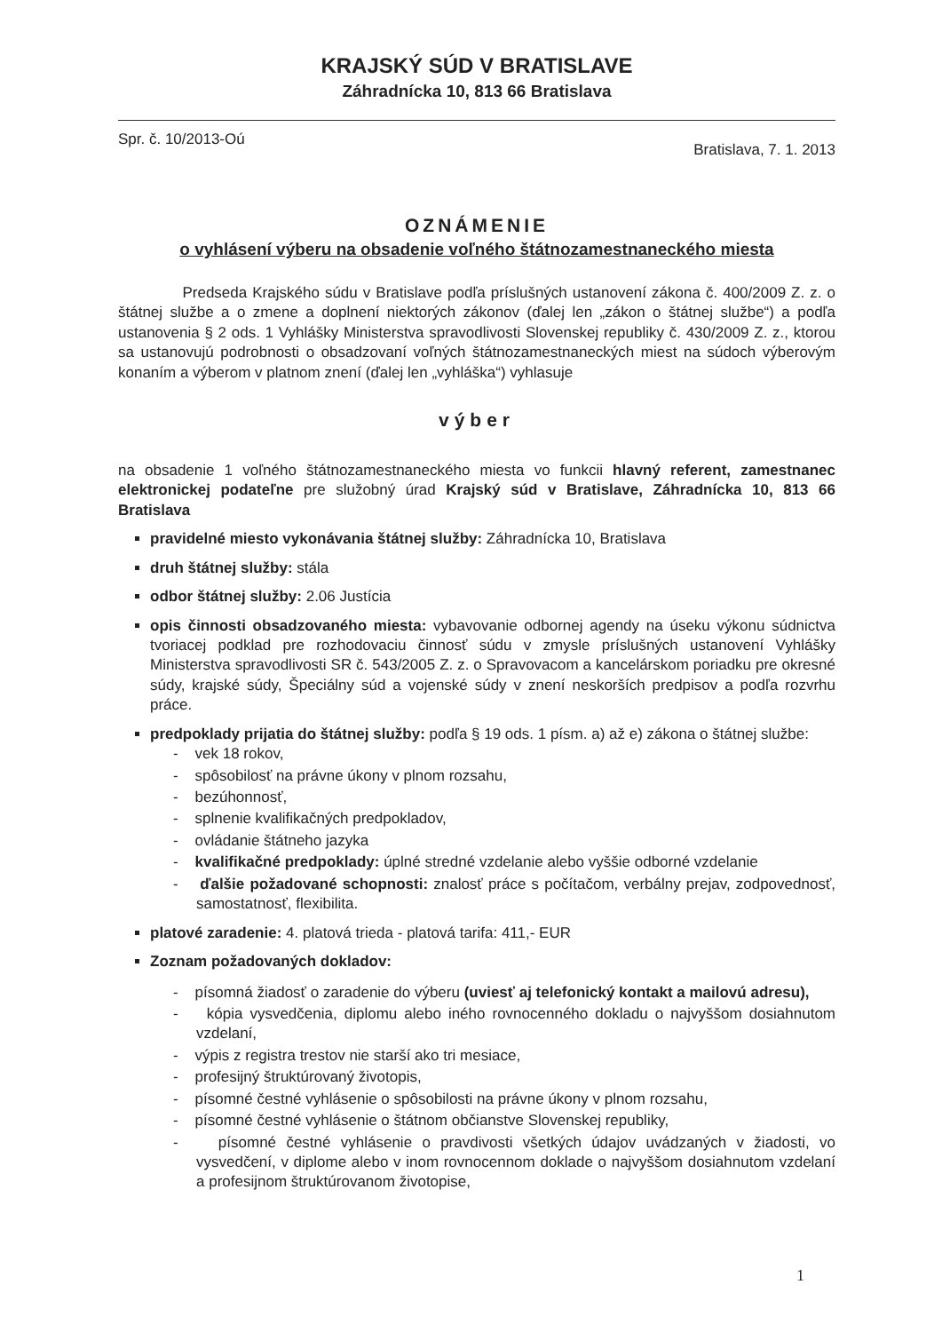KRAJSKÝ SÚD V BRATISLAVE
Záhradnícka 10, 813 66 Bratislava
Spr. č. 10/2013-Oú Bratislava, 7. 1. 2013
OZNÁMENIE
o vyhlásení výberu na obsadenie voľného štátnozamestnaneckého miesta
Predseda Krajského súdu v Bratislave podľa príslušných ustanovení zákona č. 400/2009 Z. z. o štátnej službe a o zmene a doplnení niektorých zákonov (ďalej len „zákon o štátnej službe“) a podľa ustanovenia § 2 ods. 1 Vyhlášky Ministerstva spravodlivosti Slovenskej republiky č. 430/2009 Z. z., ktorou sa ustanovujú podrobnosti o obsadzovaní voľných štátnozamestnaneckých miest na súdoch výberovým konaním a výberom v platnom znení (ďalej len „vyhláška“) vyhlasuje
výber
na obsadenie 1 voľného štátnozamestnaneckého miesta vo funkcii hlavný referent, zamestnanec elektronickej podateľne pre služobný úrad Krajský súd v Bratislave, Záhradnícka 10, 813 66 Bratislava
pravidelné miesto vykonávania štátnej služby: Záhradnícka 10, Bratislava
druh štátnej služby: stála
odbor štátnej služby: 2.06 Justícia
opis činnosti obsadzovaného miesta: vybavovanie odbornej agendy na úseku výkonu súdnictva tvoriacej podklad pre rozhodovaciu činnosť súdu v zmysle príslušných ustanovení Vyhlášky Ministerstva spravodlivosti SR č. 543/2005 Z. z. o Spravovacom a kancelárskom poriadku pre okresné súdy, krajské súdy, Špeciálny súd a vojenské súdy v znení neskorších predpisov a podľa rozvrhu práce.
predpoklady prijatia do štátnej služby: podľa § 19 ods. 1 písm. a) až e) zákona o štátnej službe:
- vek 18 rokov,
- spôsobilosť na právne úkony v plnom rozsahu,
- bezúhonnosť,
- splnenie kvalifikačných predpokladov,
- ovládanie štátneho jazyka
- kvalifikačné predpoklady: úplné stredné vzdelanie alebo vyššie odborné vzdelanie
- ďalšie požadované schopnosti: znalosť práce s počítačom, verbálny prejav, zodpovednosť, samostatnosť, flexibilita.
platové zaradenie: 4. platová trieda - platová tarifa: 411,- EUR
Zoznam požadovaných dokladov:
- písomná žiadosť o zaradenie do výberu (uviesť aj telefonický kontakt a mailovú adresu),
- kópia vysvedčenia, diplomu alebo iného rovnocenného dokladu o najvyššom dosiahnutom vzdelaní,
- výpis z registra trestov nie starší ako tri mesiace,
- profesijný štruktúrovaný životopis,
- písomné čestné vyhlásenie o spôsobilosti na právne úkony v plnom rozsahu,
- písomné čestné vyhlásenie o štátnom občianstve Slovenskej republiky,
- písomné čestné vyhlásenie o pravdivosti všetkých údajov uvádzaných v žiadosti, vo vysvedčení, v diplome alebo v inom rovnocennom doklade o najvyššom dosiahnutom vzdelaní a profesijnom štruktúrovanom životopise,
1